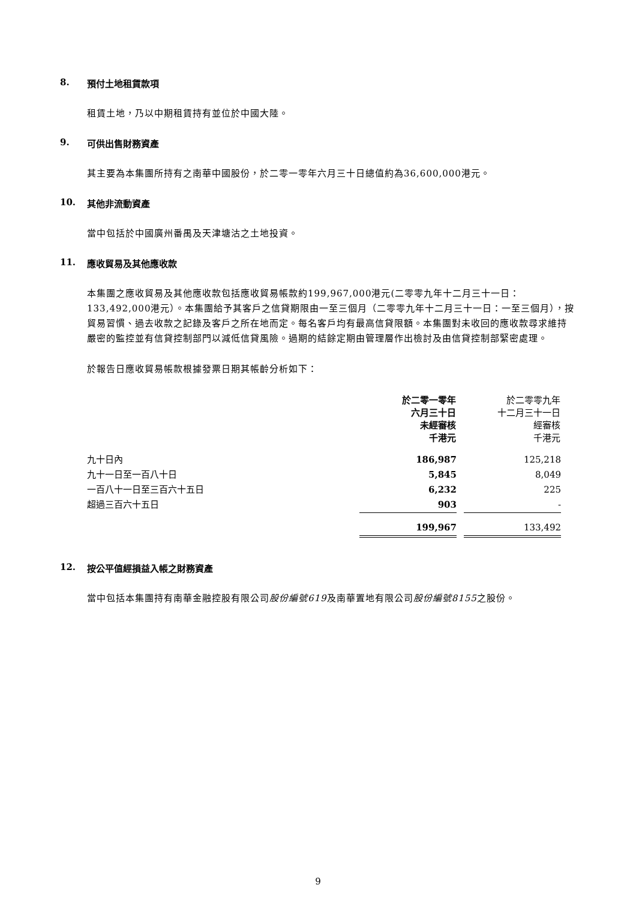8. 預付土地租賃款項
租賃土地，乃以中期租賃持有並位於中國大陸。
9. 可供出售財務資產
其主要為本集團所持有之南華中國股份，於二零一零年六月三十日總值約為36,600,000港元。
10. 其他非流動資產
當中包括於中國廣州番禺及天津塘沽之土地投資。
11. 應收貿易及其他應收款
本集團之應收貿易及其他應收款包括應收貿易帳款約199,967,000港元(二零零九年十二月三十一日：133,492,000港元）。本集團給予其客戶之信貸期限由一至三個月（二零零九年十二月三十一日：一至三個月），按貿易習慣、過去收款之記錄及客戶之所在地而定。每名客戶均有最高信貸限額。本集團對未收回的應收款尋求維持嚴密的監控並有信貸控制部門以減低信貸風險。過期的結餘定期由管理層作出檢討及由信貸控制部緊密處理。
於報告日應收貿易帳款根據發票日期其帳齡分析如下：
| | 於二零一零年 六月三十日 未經審核 千港元 | | 於二零零九年 十二月三十一日 經審核 千港元 |
| 九十日內 | 186,987 | | 125,218 |
| 九十一日至一百八十日 | 5,845 | | 8,049 |
| 一百八十一日至三百六十五日 | 6,232 | | 225 |
| 超過三百六十五日 | 903 | | - |
| | 199,967 | | 133,492 |
12. 按公平值經損益入帳之財務資產
當中包括本集團持有南華金融控股有限公司股份編號619及南華置地有限公司股份編號8155之股份。
9